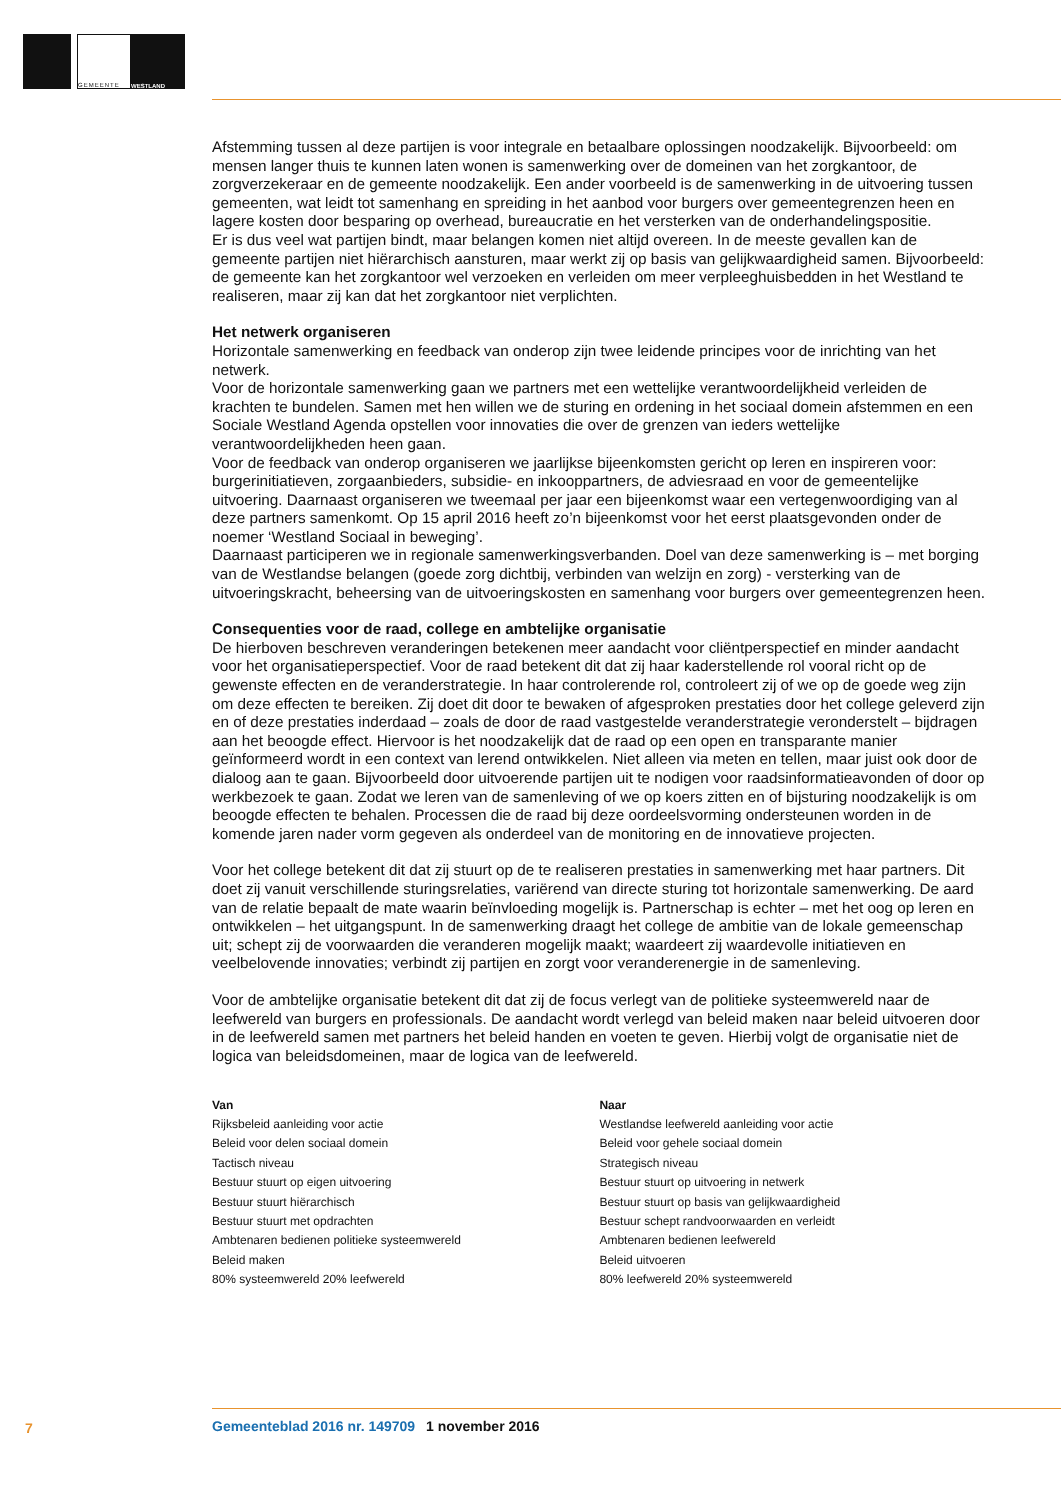GEMEENTE
WESTLAND
Afstemming tussen al deze partijen is voor integrale en betaalbare oplossingen noodzakelijk. Bijvoorbeeld: om mensen langer thuis te kunnen laten wonen is samenwerking over de domeinen van het zorgkantoor, de zorgverzekeraar en de gemeente noodzakelijk. Een ander voorbeeld is de samenwerking in de uitvoering tussen gemeenten, wat leidt tot samenhang en spreiding in het aanbod voor burgers over gemeentegrenzen heen en lagere kosten door besparing op overhead, bureaucratie en het versterken van de onderhandelingspositie.
Er is dus veel wat partijen bindt, maar belangen komen niet altijd overeen. In de meeste gevallen kan de gemeente partijen niet hiërarchisch aansturen, maar werkt zij op basis van gelijkwaardigheid samen. Bijvoorbeeld: de gemeente kan het zorgkantoor wel verzoeken en verleiden om meer verpleeghuisbedden in het Westland te realiseren, maar zij kan dat het zorgkantoor niet verplichten.
Het netwerk organiseren
Horizontale samenwerking en feedback van onderop zijn twee leidende principes voor de inrichting van het netwerk.
Voor de horizontale samenwerking gaan we partners met een wettelijke verantwoordelijkheid verleiden de krachten te bundelen. Samen met hen willen we de sturing en ordening in het sociaal domein afstemmen en een Sociale Westland Agenda opstellen voor innovaties die over de grenzen van ieders wettelijke verantwoordelijkheden heen gaan.
Voor de feedback van onderop organiseren we jaarlijkse bijeenkomsten gericht op leren en inspireren voor: burgerinitiatieven, zorgaanbieders, subsidie- en inkooppartners, de adviesraad en voor de gemeentelijke uitvoering. Daarnaast organiseren we tweemaal per jaar een bijeenkomst waar een vertegenwoordiging van al deze partners samenkomt. Op 15 april 2016 heeft zo’n bijeenkomst voor het eerst plaatsgevonden onder de noemer ‘Westland Sociaal in beweging’.
Daarnaast participeren we in regionale samenwerkingsverbanden. Doel van deze samenwerking is – met borging van de Westlandse belangen (goede zorg dichtbij, verbinden van welzijn en zorg) - versterking van de uitvoeringskracht, beheersing van de uitvoeringskosten en samenhang voor burgers over gemeentegrenzen heen.
Consequenties voor de raad, college en ambtelijke organisatie
De hierboven beschreven veranderingen betekenen meer aandacht voor cliëntperspectief en minder aandacht voor het organisatieperspectief. Voor de raad betekent dit dat zij haar kaderstellende rol vooral richt op de gewenste effecten en de veranderstrategie. In haar controlerende rol, controleert zij of we op de goede weg zijn om deze effecten te bereiken. Zij doet dit door te bewaken of afgesproken prestaties door het college geleverd zijn en of deze prestaties inderdaad – zoals de door de raad vastgestelde veranderstrategie veronderstelt – bijdragen aan het beoogde effect. Hiervoor is het noodzakelijk dat de raad op een open en transparante manier geïnformeerd wordt in een context van lerend ontwikkelen. Niet alleen via meten en tellen, maar juist ook door de dialoog aan te gaan. Bijvoorbeeld door uitvoerende partijen uit te nodigen voor raadsinformatieavonden of door op werkbezoek te gaan. Zodat we leren van de samenleving of we op koers zitten en of bijsturing noodzakelijk is om beoogde effecten te behalen. Processen die de raad bij deze oordeelsvorming ondersteunen worden in de komende jaren nader vorm gegeven als onderdeel van de monitoring en de innovatieve projecten.
Voor het college betekent dit dat zij stuurt op de te realiseren prestaties in samenwerking met haar partners. Dit doet zij vanuit verschillende sturingsrelaties, variërend van directe sturing tot horizontale samenwerking. De aard van de relatie bepaalt de mate waarin beïnvloeding mogelijk is. Partnerschap is echter – met het oog op leren en ontwikkelen – het uitgangspunt. In de samenwerking draagt het college de ambitie van de lokale gemeenschap uit; schept zij de voorwaarden die veranderen mogelijk maakt; waardeert zij waardevolle initiatieven en veelbelovende innovaties; verbindt zij partijen en zorgt voor veranderenergie in de samenleving.
Voor de ambtelijke organisatie betekent dit dat zij de focus verlegt van de politieke systeemwereld naar de leefwereld van burgers en professionals. De aandacht wordt verlegd van beleid maken naar beleid uitvoeren door in de leefwereld samen met partners het beleid handen en voeten te geven. Hierbij volgt de organisatie niet de logica van beleidsdomeinen, maar de logica van de leefwereld.
| Van | Naar |
| --- | --- |
| Rijksbeleid aanleiding voor actie | Westlandse leefwereld aanleiding voor actie |
| Beleid voor delen sociaal domein | Beleid voor gehele sociaal domein |
| Tactisch niveau | Strategisch niveau |
| Bestuur stuurt op eigen uitvoering | Bestuur stuurt op uitvoering in netwerk |
| Bestuur stuurt hiërarchisch | Bestuur stuurt op basis van gelijkwaardigheid |
| Bestuur stuurt met opdrachten | Bestuur schept randvoorwaarden en verleidt |
| Ambtenaren bedienen politieke systeemwereld | Ambtenaren bedienen leefwereld |
| Beleid maken | Beleid uitvoeren |
| 80% systeemwereld 20% leefwereld | 80% leefwereld 20% systeemwereld |
7 Gemeenteblad 2016 nr. 149709 1 november 2016